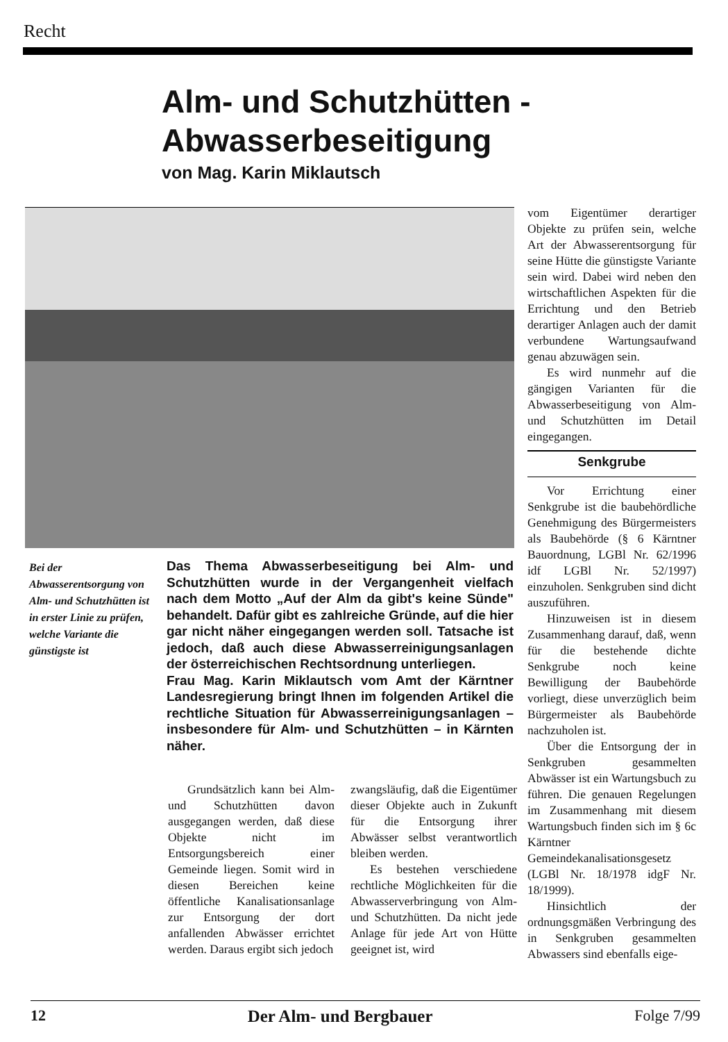Recht
Alm- und Schutzhütten -
Abwasserbeseitigung
von Mag. Karin Miklautsch
Bei der Abwasserentsorgung von Alm- und Schutzhütten ist in erster Linie zu prüfen, welche Variante die günstigste ist
Das Thema Abwasserbeseitigung bei Alm- und Schutzhütten wurde in der Vergangenheit vielfach nach dem Motto „Auf der Alm da gibt's keine Sünde" behandelt. Dafür gibt es zahlreiche Gründe, auf die hier gar nicht näher eingegangen werden soll. Tatsache ist jedoch, daß auch diese Abwasserreinigungsanlagen der österreichischen Rechtsordnung unterliegen.
Frau Mag. Karin Miklautsch vom Amt der Kärntner Landesregierung bringt Ihnen im folgenden Artikel die rechtliche Situation für Abwasserreinigungsanlagen – insbesondere für Alm- und Schutzhütten – in Kärnten näher.
Grundsätzlich kann bei Alm- und Schutzhütten davon ausgegangen werden, daß diese Objekte nicht im Entsorgungsbereich einer Gemeinde liegen. Somit wird in diesen Bereichen keine öffentliche Kanalisationsanlage zur Entsorgung der dort anfallenden Abwässer errichtet werden. Daraus ergibt sich jedoch
zwangsläufig, daß die Eigentümer dieser Objekte auch in Zukunft für die Entsorgung ihrer Abwässer selbst verantwortlich bleiben werden.
Es bestehen verschiedene rechtliche Möglichkeiten für die Abwasserverbringung von Alm- und Schutzhütten. Da nicht jede Anlage für jede Art von Hütte geeignet ist, wird
vom Eigentümer derartiger Objekte zu prüfen sein, welche Art der Abwasserentsorgung für seine Hütte die günstigste Variante sein wird. Dabei wird neben den wirtschaftlichen Aspekten für die Errichtung und den Betrieb derartiger Anlagen auch der damit verbundene Wartungsaufwand genau abzuwägen sein.
Es wird nunmehr auf die gängigen Varianten für die Abwasserbeseitigung von Alm- und Schutzhütten im Detail eingegangen.
Senkgrube
Vor Errichtung einer Senkgrube ist die baubehördliche Genehmigung des Bürgermeisters als Baubehörde (§ 6 Kärntner Bauordnung, LGBl Nr. 62/1996 idf LGBl Nr. 52/1997) einzuholen. Senkgruben sind dicht auszuführen.
Hinzuweisen ist in diesem Zusammenhang darauf, daß, wenn für die bestehende dichte Senkgrube noch keine Bewilligung der Baubehörde vorliegt, diese unverzüglich beim Bürgermeister als Baubehörde nachzuholen ist.
Über die Entsorgung der in Senkgruben gesammelten Abwässer ist ein Wartungsbuch zu führen. Die genauen Regelungen im Zusammenhang mit diesem Wartungsbuch finden sich im § 6c Kärntner Gemeindekanalisationsgesetz (LGBl Nr. 18/1978 idgF Nr. 18/1999).
Hinsichtlich der ordnungsgmäßen Verbringung des in Senkgruben gesammelten Abwassers sind ebenfalls eige-
12 Der Alm- und Bergbauer Folge 7/99